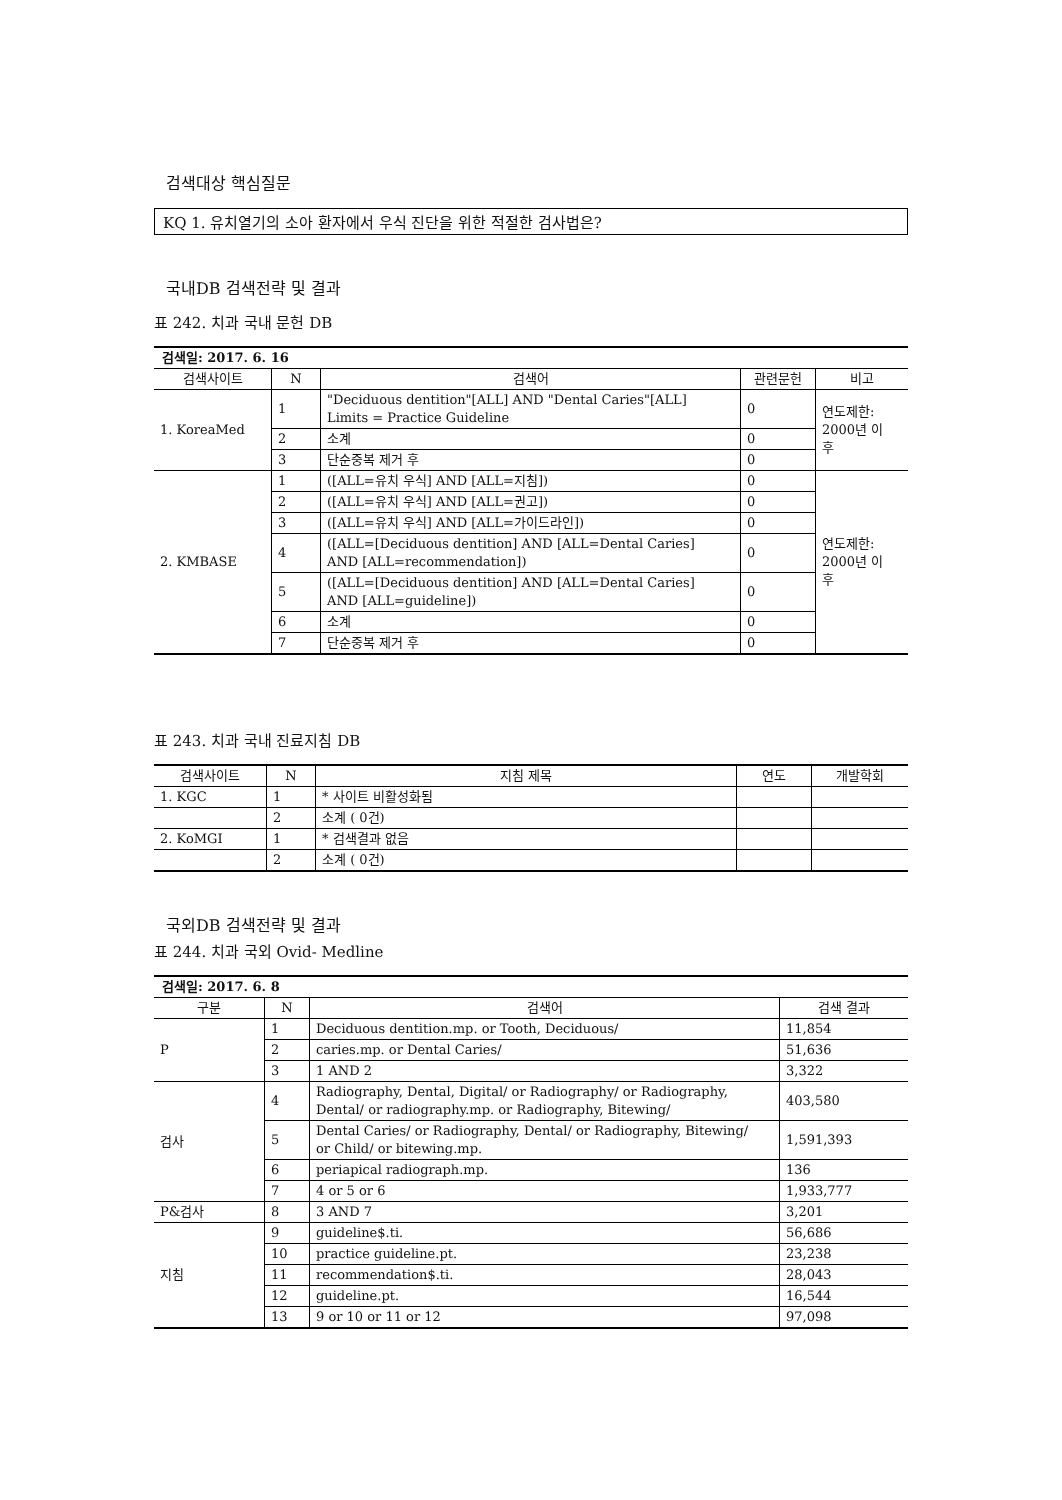검색대상 핵심질문
KQ 1. 유치열기의 소아 환자에서 우식 진단을 위한 적절한 검사법은?
국내DB 검색전략 및 결과
표 242. 치과 국내 문헌 DB
| 검색일: 2017. 6. 16 | | | | |
| 검색사이트 | N | 검색어 | 관련문헌 | 비고 |
| 1. KoreaMed | 1 | "Deciduous dentition"[ALL] AND "Dental Caries"[ALL] Limits = Practice Guideline | 0 | 연도제한: 2000년 이 후 |
| | 2 | 소계 | 0 | |
| | 3 | 단순중복 제거 후 | 0 | |
| 2. KMBASE | 1 | ([ALL=유치 우식] AND [ALL=지침]) | 0 | 연도제한: 2000년 이 후 |
| | 2 | ([ALL=유치 우식] AND [ALL=권고]) | 0 | |
| | 3 | ([ALL=유치 우식] AND [ALL=가이드라인]) | 0 | |
| | 4 | ([ALL=[Deciduous dentition] AND [ALL=Dental Caries] AND [ALL=recommendation]) | 0 | |
| | 5 | ([ALL=[Deciduous dentition] AND [ALL=Dental Caries] AND [ALL=guideline]) | 0 | |
| | 6 | 소계 | 0 | |
| | 7 | 단순중복 제거 후 | 0 | |
표 243. 치과 국내 진료지침 DB
| 검색사이트 | N | 지침 제목 | 연도 | 개발학회 |
| --- | --- | --- | --- | --- |
| 1. KGC | 1 | * 사이트 비활성화됨 | | |
| | 2 | 소계 ( 0건) | | |
| 2. KoMGI | 1 | * 검색결과 없음 | | |
| | 2 | 소계 ( 0건) | | |
국외DB 검색전략 및 결과
표 244. 치과 국외 Ovid- Medline
| 검색일: 2017. 6. 8 | | | |
| 구분 | N | 검색어 | 검색 결과 |
| P | 1 | Deciduous dentition.mp. or Tooth, Deciduous/ | 11,854 |
| | 2 | caries.mp. or Dental Caries/ | 51,636 |
| | 3 | 1 AND 2 | 3,322 |
| 검사 | 4 | Radiography, Dental, Digital/ or Radiography/ or Radiography, Dental/ or radiography.mp. or Radiography, Bitewing/ | 403,580 |
| | 5 | Dental Caries/ or Radiography, Dental/ or Radiography, Bitewing/ or Child/ or bitewing.mp. | 1,591,393 |
| | 6 | periapical radiograph.mp. | 136 |
| | 7 | 4 or 5 or 6 | 1,933,777 |
| P&검사 | 8 | 3 AND 7 | 3,201 |
| 지침 | 9 | guideline$.ti. | 56,686 |
| | 10 | practice guideline.pt. | 23,238 |
| | 11 | recommendation$.ti. | 28,043 |
| | 12 | guideline.pt. | 16,544 |
| | 13 | 9 or 10 or 11 or 12 | 97,098 |